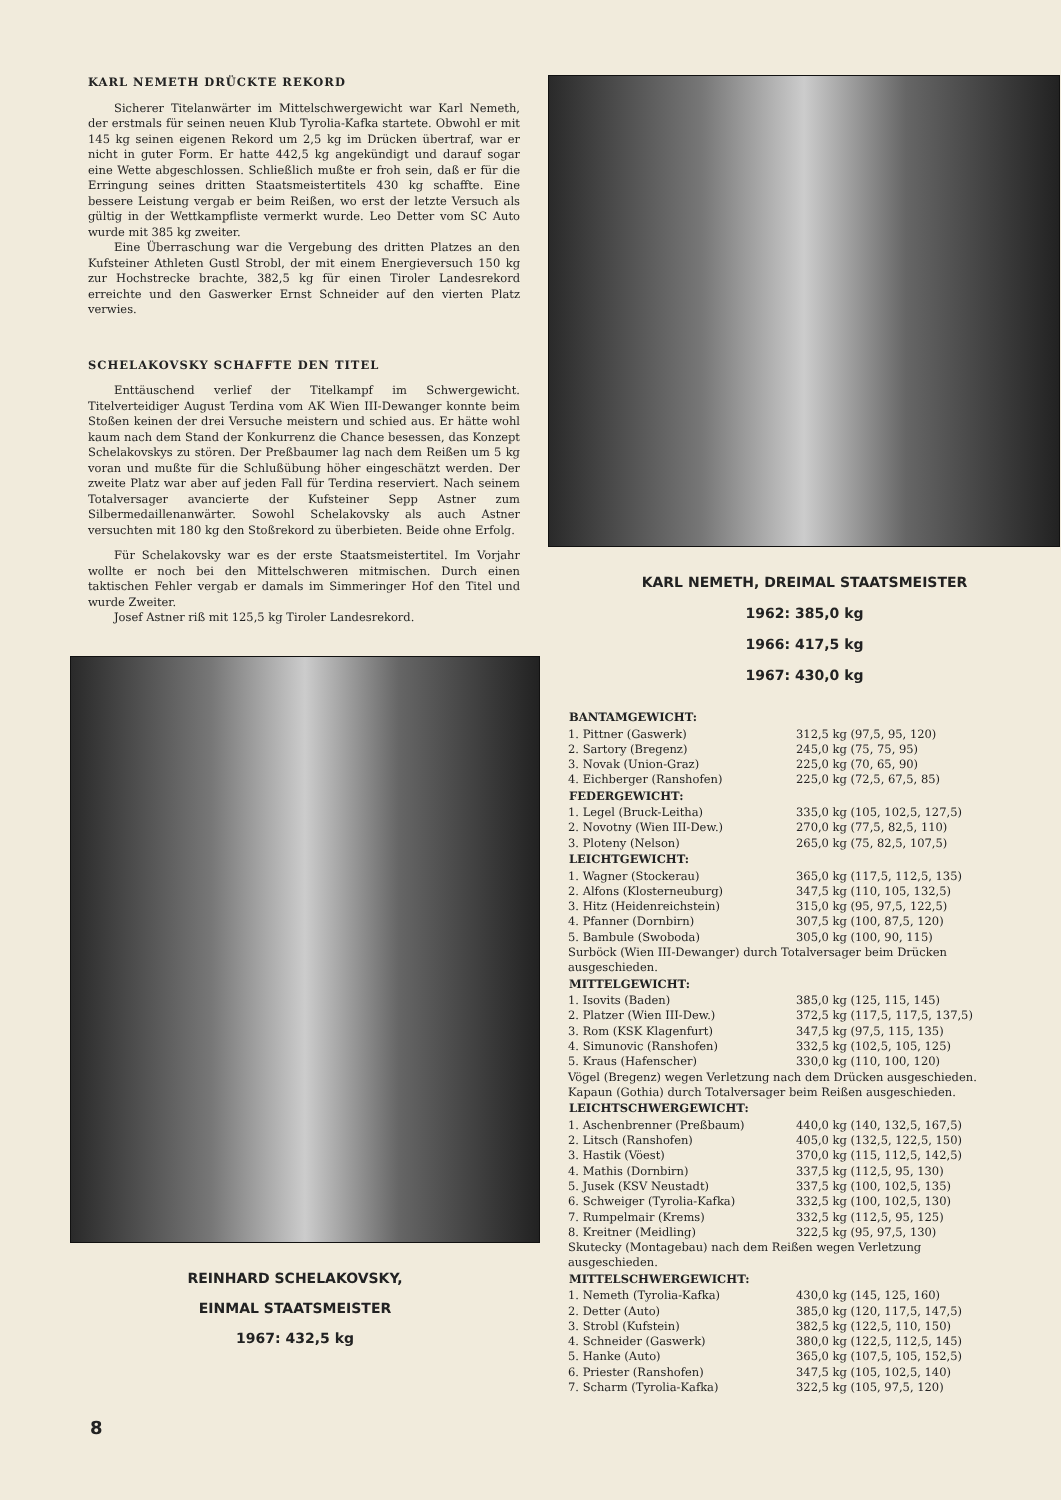KARL NEMETH DRÜCKTE REKORD
Sicherer Titelanwärter im Mittelschwergewicht war Karl Nemeth, der erstmals für seinen neuen Klub Tyrolia-Kafka startete. Obwohl er mit 145 kg seinen eigenen Rekord um 2,5 kg im Drücken übertraf, war er nicht in guter Form. Er hatte 442,5 kg angekündigt und darauf sogar eine Wette abgeschlossen. Schließlich mußte er froh sein, daß er für die Erringung seines dritten Staatsmeistertitels 430 kg schaffte. Eine bessere Leistung vergab er beim Reißen, wo erst der letzte Versuch als gültig in der Wettkampfliste vermerkt wurde. Leo Detter vom SC Auto wurde mit 385 kg zweiter.
Eine Überraschung war die Vergebung des dritten Platzes an den Kufsteiner Athleten Gustl Strobl, der mit einem Energieversuch 150 kg zur Hochstrecke brachte, 382,5 kg für einen Tiroler Landesrekord erreichte und den Gaswerker Ernst Schneider auf den vierten Platz verwies.
SCHELAKOVSKY SCHAFFTE DEN TITEL
Enttäuschend verlief der Titelkampf im Schwergewicht. Titelverteidiger August Terdina vom AK Wien III-Dewanger konnte beim Stoßen keinen der drei Versuche meistern und schied aus. Er hätte wohl kaum nach dem Stand der Konkurrenz die Chance besessen, das Konzept Schelakovskys zu stören. Der Preßbaumer lag nach dem Reißen um 5 kg voran und mußte für die Schlußübung höher eingeschätzt werden. Der zweite Platz war aber auf jeden Fall für Terdina reserviert. Nach seinem Totalversager avancierte der Kufsteiner Sepp Astner zum Silbermedaillenanwärter. Sowohl Schelakovsky als auch Astner versuchten mit 180 kg den Stoßrekord zu überbieten. Beide ohne Erfolg.
Für Schelakovsky war es der erste Staatsmeistertitel. Im Vorjahr wollte er noch bei den Mittelschweren mitmischen. Durch einen taktischen Fehler vergab er damals im Simmeringer Hof den Titel und wurde Zweiter.
Josef Astner riß mit 125,5 kg Tiroler Landesrekord.
REINHARD SCHELAKOVSKY,
EINMAL STAATSMEISTER
1967: 432,5 kg
KARL NEMETH, DREIMAL STAATSMEISTER
1962: 385,0 kg
1966: 417,5 kg
1967: 430,0 kg
| BANTAMGEWICHT: | |
| --- | --- |
| 1. Pittner (Gaswerk) | 312,5 kg (97,5, 95, 120) |
| 2. Sartory (Bregenz) | 245,0 kg (75, 75, 95) |
| 3. Novak (Union-Graz) | 225,0 kg (70, 65, 90) |
| 4. Eichberger (Ranshofen) | 225,0 kg (72,5, 67,5, 85) |
| FEDERGEWICHT: | |
| 1. Legel (Bruck-Leitha) | 335,0 kg (105, 102,5, 127,5) |
| 2. Novotny (Wien III-Dew.) | 270,0 kg (77,5, 82,5, 110) |
| 3. Ploteny (Nelson) | 265,0 kg (75, 82,5, 107,5) |
| LEICHTGEWICHT: | |
| 1. Wagner (Stockerau) | 365,0 kg (117,5, 112,5, 135) |
| 2. Alfons (Klosterneuburg) | 347,5 kg (110, 105, 132,5) |
| 3. Hitz (Heidenreichstein) | 315,0 kg (95, 97,5, 122,5) |
| 4. Pfanner (Dornbirn) | 307,5 kg (100, 87,5, 120) |
| 5. Bambule (Swoboda) | 305,0 kg (100, 90, 115) |
| Surböck (Wien III-Dewanger) durch Totalversager beim Drücken ausgeschieden. | |
| MITTELGEWICHT: | |
| 1. Isovits (Baden) | 385,0 kg (125, 115, 145) |
| 2. Platzer (Wien III-Dew.) | 372,5 kg (117,5, 117,5, 137,5) |
| 3. Rom (KSK Klagenfurt) | 347,5 kg (97,5, 115, 135) |
| 4. Simunovic (Ranshofen) | 332,5 kg (102,5, 105, 125) |
| 5. Kraus (Hafenscher) | 330,0 kg (110, 100, 120) |
| Vögel (Bregenz) wegen Verletzung nach dem Drücken ausgeschieden. Kapaun (Gothia) durch Totalversager beim Reißen ausgeschieden. | |
| LEICHTSCHWERGEWICHT: | |
| 1. Aschenbrenner (Preßbaum) | 440,0 kg (140, 132,5, 167,5) |
| 2. Litsch (Ranshofen) | 405,0 kg (132,5, 122,5, 150) |
| 3. Hastik (Vöest) | 370,0 kg (115, 112,5, 142,5) |
| 4. Mathis (Dornbirn) | 337,5 kg (112,5, 95, 130) |
| 5. Jusek (KSV Neustadt) | 337,5 kg (100, 102,5, 135) |
| 6. Schweiger (Tyrolia-Kafka) | 332,5 kg (100, 102,5, 130) |
| 7. Rumpelmair (Krems) | 332,5 kg (112,5, 95, 125) |
| 8. Kreitner (Meidling) | 322,5 kg (95, 97,5, 130) |
| Skutecky (Montagebau) nach dem Reißen wegen Verletzung ausgeschieden. | |
| MITTELSCHWERGEWICHT: | |
| 1. Nemeth (Tyrolia-Kafka) | 430,0 kg (145, 125, 160) |
| 2. Detter (Auto) | 385,0 kg (120, 117,5, 147,5) |
| 3. Strobl (Kufstein) | 382,5 kg (122,5, 110, 150) |
| 4. Schneider (Gaswerk) | 380,0 kg (122,5, 112,5, 145) |
| 5. Hanke (Auto) | 365,0 kg (107,5, 105, 152,5) |
| 6. Priester (Ranshofen) | 347,5 kg (105, 102,5, 140) |
| 7. Scharm (Tyrolia-Kafka) | 322,5 kg (105, 97,5, 120) |
8